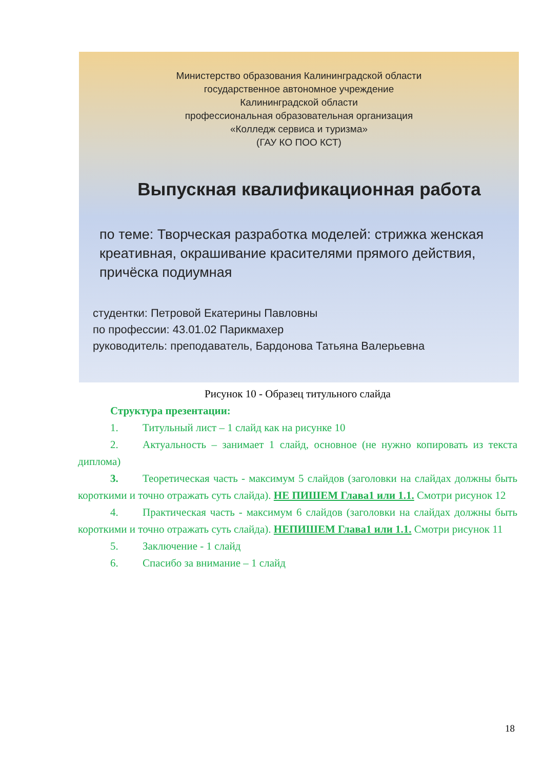Министерство образования Калининградской области
государственное автономное учреждение
Калининградской области
профессиональная образовательная организация
«Колледж сервиса и туризма»
(ГАУ КО ПОО КСТ)
Выпускная квалификационная работа
по теме: Творческая разработка моделей: стрижка женская креативная, окрашивание красителями прямого действия, причёска подиумная
студентки: Петровой Екатерины Павловны
по профессии: 43.01.02 Парикмахер
руководитель: преподаватель, Бардонова Татьяна Валерьевна
Рисунок 10 - Образец титульного слайда
Структура презентации:
1. Титульный лист – 1 слайд как на рисунке 10
2. Актуальность – занимает 1 слайд, основное (не нужно копировать из текста диплома)
3. Теоретическая часть - максимум 5 слайдов (заголовки на слайдах должны быть короткими и точно отражать суть слайда). НЕ ПИШЕМ Глава1 или 1.1. Смотри рисунок 12
4. Практическая часть - максимум 6 слайдов (заголовки на слайдах должны быть короткими и точно отражать суть слайда). НЕПИШЕМ Глава1 или 1.1. Смотри рисунок 11
5. Заключение - 1 слайд
6. Спасибо за внимание – 1 слайд
18